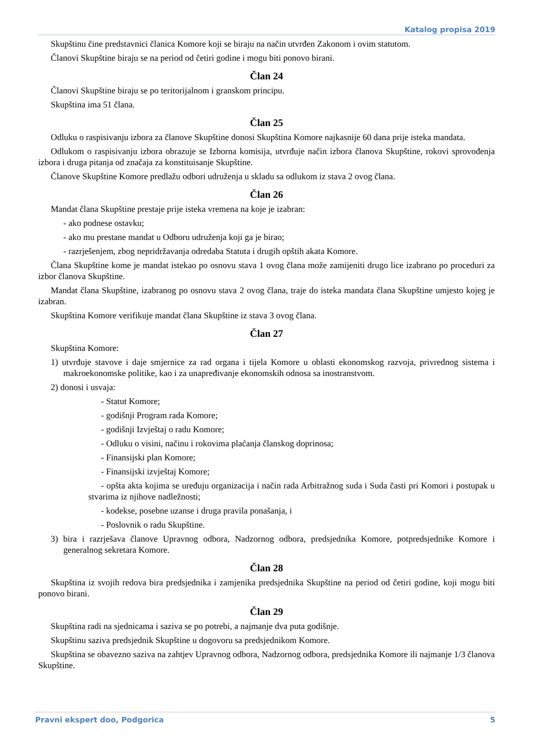Katalog propisa 2019
Skupštinu čine predstavnici članica Komore koji se biraju na način utvrđen Zakonom i ovim statutom.
Članovi Skupštine biraju se na period od četiri godine i mogu biti ponovo birani.
Član 24
Članovi Skupštine biraju se po teritorijalnom i granskom principu.
Skupština ima 51 člana.
Član 25
Odluku o raspisivanju izbora za članove Skupštine donosi Skupština Komore najkasnije 60 dana prije isteka mandata.
Odlukom o raspisivanju izbora obrazuje se Izborna komisija, utvrđuje način izbora članova Skupštine, rokovi sprovođenja izbora i druga pitanja od značaja za konstituisanje Skupštine.
Članove Skupštine Komore predlažu odbori udruženja u skladu sa odlukom iz stava 2 ovog člana.
Član 26
Mandat člana Skupštine prestaje prije isteka vremena na koje je izabran:
- ako podnese ostavku;
- ako mu prestane mandat u Odboru udruženja koji ga je birao;
- razrješenjem, zbog nepridržavanja odredaba Statuta i drugih opštih akata Komore.
Člana Skupštine kome je mandat istekao po osnovu stava 1 ovog člana može zamijeniti drugo lice izabrano po proceduri za izbor članova Skupštine.
Mandat člana Skupštine, izabranog po osnovu stava 2 ovog člana, traje do isteka mandata člana Skupštine umjesto kojeg je izabran.
Skupština Komore verifikuje mandat člana Skupštine iz stava 3 ovog člana.
Član 27
Skupština Komore:
1) utvrđuje stavove i daje smjernice za rad organa i tijela Komore u oblasti ekonomskog razvoja, privrednog sistema i makroekonomske politike, kao i za unapređivanje ekonomskih odnosa sa inostranstvom.
2) donosi i usvaja:
- Statut Komore;
- godišnji Program rada Komore;
- godišnji Izvještaj o radu Komore;
- Odluku o visini, načinu i rokovima plaćanja članskog doprinosa;
- Finansijski plan Komore;
- Finansijski izvještaj Komore;
- opšta akta kojima se uređuju organizacija i način rada Arbitražnog suda i Suda časti pri Komori i postupak u stvarima iz njihove nadležnosti;
- kodekse, posebne uzanse i druga pravila ponašanja, i
- Poslovnik o radu Skupštine.
3) bira i razrješava članove Upravnog odbora, Nadzornog odbora, predsjednika Komore, potpredsjednike Komore i generalnog sekretara Komore.
Član 28
Skupština iz svojih redova bira predsjednika i zamjenika predsjednika Skupštine na period od četiri godine, koji mogu biti ponovo birani.
Član 29
Skupština radi na sjednicama i saziva se po potrebi, a najmanje dva puta godišnje.
Skupštinu saziva predsjednik Skupštine u dogovoru sa predsjednikom Komore.
Skupština se obavezno saziva na zahtjev Upravnog odbora, Nadzornog odbora, predsjednika Komore ili najmanje 1/3 članova Skupštine.
Pravni ekspert doo, Podgorica 5